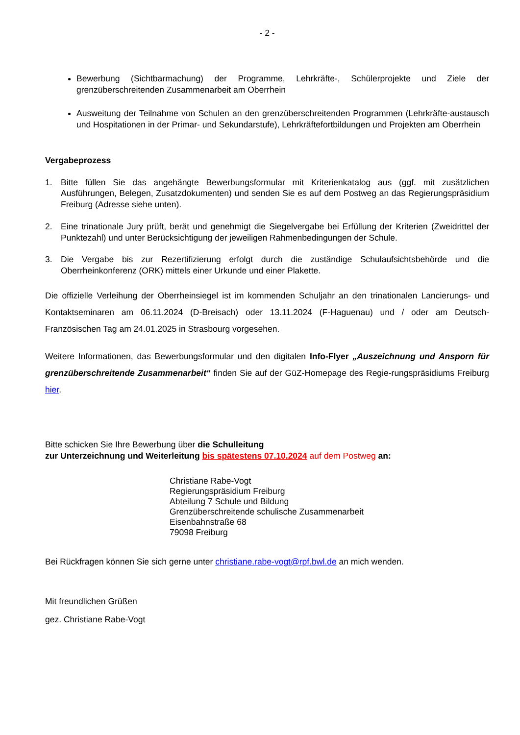- 2 -
Bewerbung (Sichtbarmachung) der Programme, Lehrkräfte-, Schülerprojekte und Ziele der grenzüberschreitenden Zusammenarbeit am Oberrhein
Ausweitung der Teilnahme von Schulen an den grenzüberschreitenden Programmen (Lehrkräfte-austausch und Hospitationen in der Primar- und Sekundarstufe), Lehrkräftefortbildungen und Projekten am Oberrhein
Vergabeprozess
1. Bitte füllen Sie das angehängte Bewerbungsformular mit Kriterienkatalog aus (ggf. mit zusätzlichen Ausführungen, Belegen, Zusatzdokumenten) und senden Sie es auf dem Postweg an das Regierungspräsidium Freiburg (Adresse siehe unten).
2. Eine trinationale Jury prüft, berät und genehmigt die Siegelvergabe bei Erfüllung der Kriterien (Zweidrittel der Punktezahl) und unter Berücksichtigung der jeweiligen Rahmenbedingungen der Schule.
3. Die Vergabe bis zur Rezertifizierung erfolgt durch die zuständige Schulaufsichtsbehörde und die Oberrheinkonferenz (ORK) mittels einer Urkunde und einer Plakette.
Die offizielle Verleihung der Oberrheinsiegel ist im kommenden Schuljahr an den trinationalen Lancierungs- und Kontaktseminaren am 06.11.2024 (D-Breisach) oder 13.11.2024 (F-Haguenau) und / oder am Deutsch-Französischen Tag am 24.01.2025 in Strasbourg vorgesehen.
Weitere Informationen, das Bewerbungsformular und den digitalen Info-Flyer „Auszeichnung und Ansporn für grenzüberschreitende Zusammenarbeit“ finden Sie auf der GüZ-Homepage des Regie-rungspräsidiums Freiburg hier.
Bitte schicken Sie Ihre Bewerbung über die Schulleitung
zur Unterzeichnung und Weiterleitung bis spätestens 07.10.2024 auf dem Postweg an:
Christiane Rabe-Vogt
Regierungspräsidium Freiburg
Abteilung 7 Schule und Bildung
Grenzüberschreitende schulische Zusammenarbeit
Eisenbahnstraße 68
79098 Freiburg
Bei Rückfragen können Sie sich gerne unter christiane.rabe-vogt@rpf.bwl.de an mich wenden.
Mit freundlichen Grüßen
gez. Christiane Rabe-Vogt